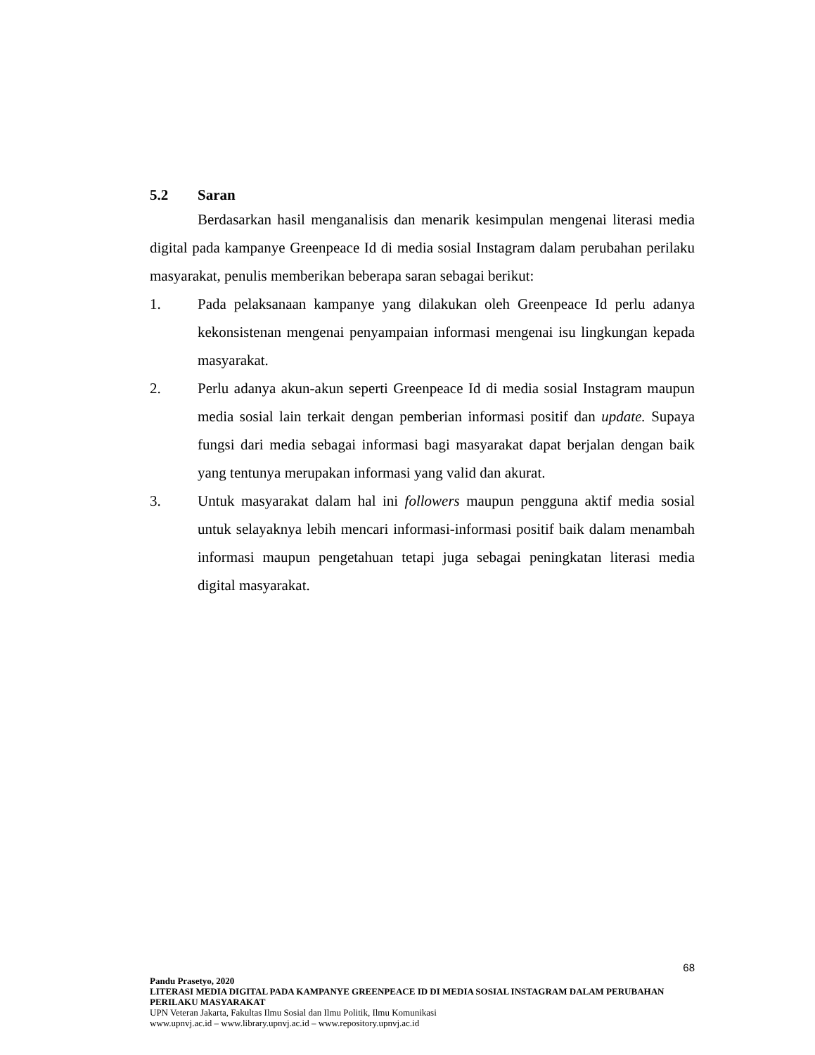5.2 Saran
Berdasarkan hasil menganalisis dan menarik kesimpulan mengenai literasi media digital pada kampanye Greenpeace Id di media sosial Instagram dalam perubahan perilaku masyarakat, penulis memberikan beberapa saran sebagai berikut:
1. Pada pelaksanaan kampanye yang dilakukan oleh Greenpeace Id perlu adanya kekonsistenan mengenai penyampaian informasi mengenai isu lingkungan kepada masyarakat.
2. Perlu adanya akun-akun seperti Greenpeace Id di media sosial Instagram maupun media sosial lain terkait dengan pemberian informasi positif dan update. Supaya fungsi dari media sebagai informasi bagi masyarakat dapat berjalan dengan baik yang tentunya merupakan informasi yang valid dan akurat.
3. Untuk masyarakat dalam hal ini followers maupun pengguna aktif media sosial untuk selayaknya lebih mencari informasi-informasi positif baik dalam menambah informasi maupun pengetahuan tetapi juga sebagai peningkatan literasi media digital masyarakat.
68
Pandu Prasetyo, 2020
LITERASI MEDIA DIGITAL PADA KAMPANYE GREENPEACE ID DI MEDIA SOSIAL INSTAGRAM DALAM PERUBAHAN PERILAKU MASYARAKAT
UPN Veteran Jakarta, Fakultas Ilmu Sosial dan Ilmu Politik, Ilmu Komunikasi
www.upnvj.ac.id – www.library.upnvj.ac.id – www.repository.upnvj.ac.id